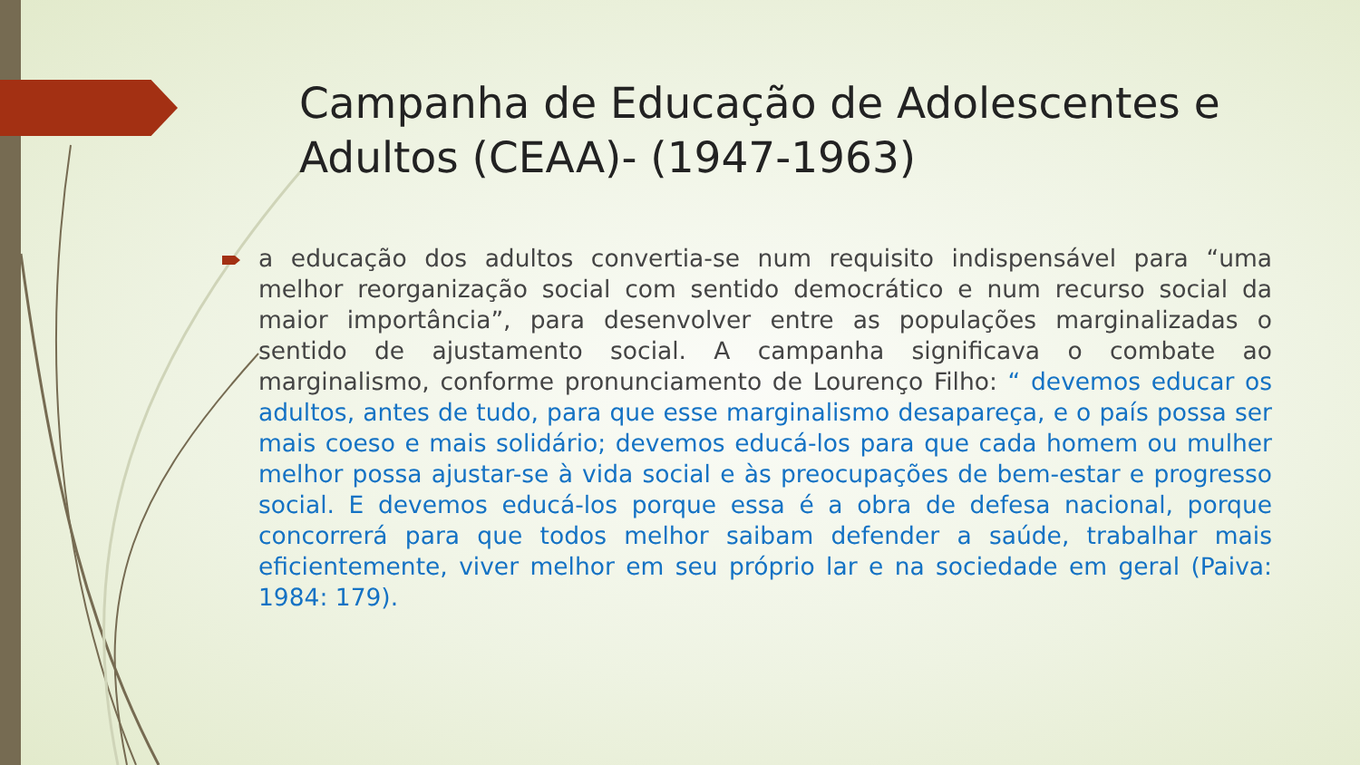Campanha de Educação de Adolescentes e Adultos (CEAA)- (1947-1963)
a educação dos adultos convertia-se num requisito indispensável para “uma melhor reorganização social com sentido democrático e num recurso social da maior importância”, para desenvolver entre as populações marginalizadas o sentido de ajustamento social. A campanha significava o combate ao marginalismo, conforme pronunciamento de Lourenço Filho: “ devemos educar os adultos, antes de tudo, para que esse marginalismo desapareça, e o país possa ser mais coeso e mais solidário; devemos educá-los para que cada homem ou mulher melhor possa ajustar-se à vida social e às preocupações de bem-estar e progresso social. E devemos educá-los porque essa é a obra de defesa nacional, porque concorrerá para que todos melhor saibam defender a saúde, trabalhar mais eficientemente, viver melhor em seu próprio lar e na sociedade em geral (Paiva: 1984: 179).